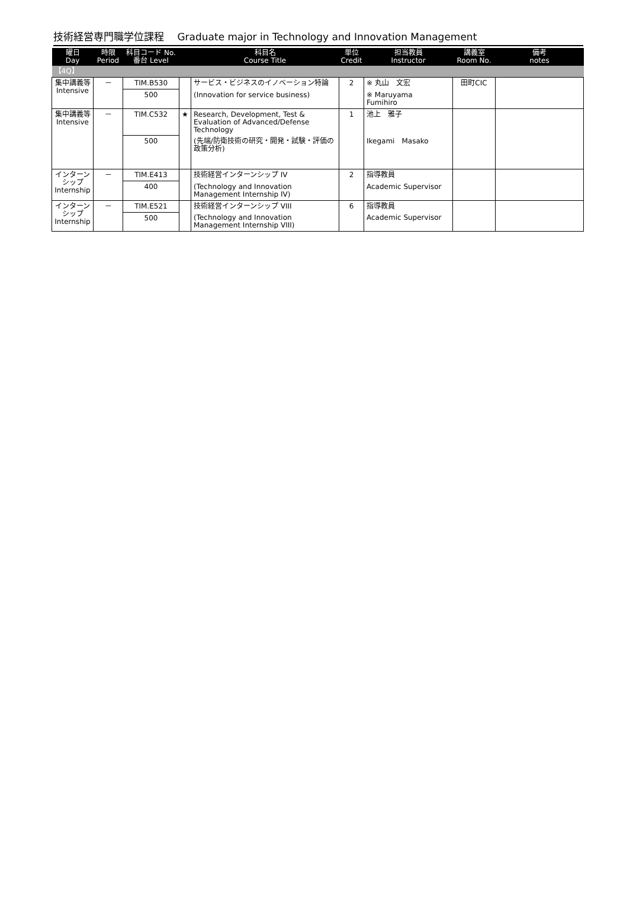技術経営専門職学位課程　 Graduate major in Technology and Innovation Management
| 曜日 Day | 時限 Period | 科目コード No. 番台 Level | | 科目名 Course Title | 単位 Credit | 担当教員 Instructor | 講義室 Room No. | 備考 notes |
| --- | --- | --- | --- | --- | --- | --- | --- | --- |
| 【4Q】 | | | | | | | | |
| 集中講義等 Intensive | － | TIM.B530 | | サービス・ビジネスのイノベーション特論 | 2 | ※ 丸山 文宏 | 田町CIC | |
| | | 500 | | (Innovation for service business) | | ※ Maruyama Fumihiro | | |
| 集中講義等 Intensive | － | TIM.C532 | ★ | Research, Development, Test & Evaluation of Advanced/Defense Technology | 1 | 池上 雅子 | | |
| | | 500 | | (先端/防衛技術の研究・開発・試験・評価の政策分析) | | Ikegami Masako | | |
| インターンシップ Internship | － | TIM.E413 | | 技術経営インターンシップ IV | 2 | 指導教員 | | |
| | | 400 | | (Technology and Innovation Management Internship IV) | | Academic Supervisor | | |
| インターンシップ Internship | － | TIM.E521 | | 技術経営インターンシップ VIII | 6 | 指導教員 | | |
| | | 500 | | (Technology and Innovation Management Internship VIII) | | Academic Supervisor | | |